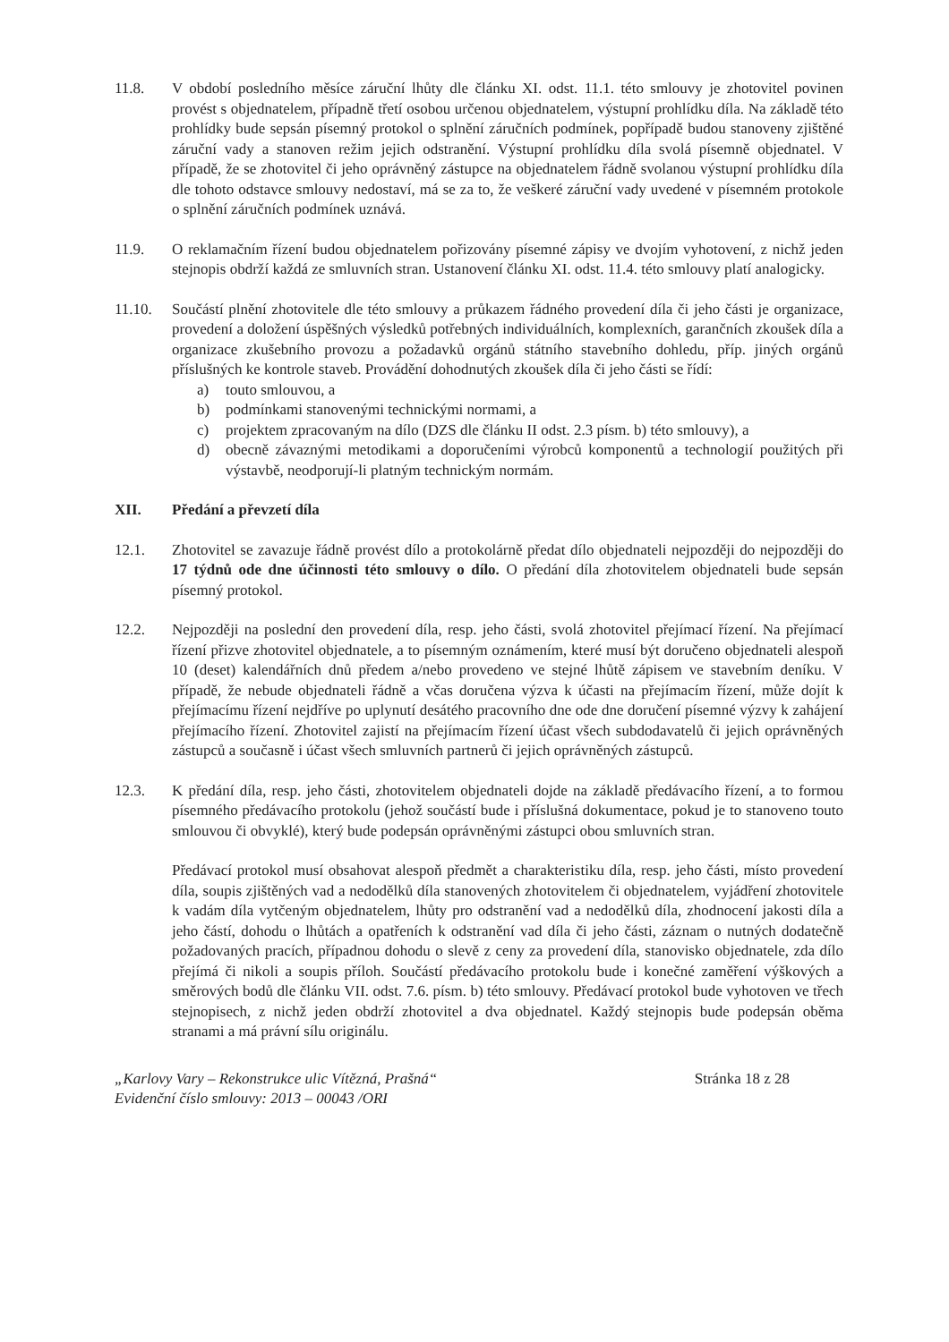11.8. V období posledního měsíce záruční lhůty dle článku XI. odst. 11.1. této smlouvy je zhotovitel povinen provést s objednatelem, případně třetí osobou určenou objednatelem, výstupní prohlídku díla. Na základě této prohlídky bude sepsán písemný protokol o splnění záručních podmínek, popřípadě budou stanoveny zjištěné záruční vady a stanoven režim jejich odstranění. Výstupní prohlídku díla svolá písemně objednatel. V případě, že se zhotovitel či jeho oprávněný zástupce na objednatelem řádně svolanou výstupní prohlídku díla dle tohoto odstavce smlouvy nedostaví, má se za to, že veškeré záruční vady uvedené v písemném protokole o splnění záručních podmínek uznává.
11.9. O reklamačním řízení budou objednatelem pořizovány písemné zápisy ve dvojím vyhotovení, z nichž jeden stejnopis obdrží každá ze smluvních stran. Ustanovení článku XI. odst. 11.4. této smlouvy platí analogicky.
11.10. Součástí plnění zhotovitele dle této smlouvy a průkazem řádného provedení díla či jeho části je organizace, provedení a doložení úspěšných výsledků potřebných individuálních, komplexních, garančních zkoušek díla a organizace zkušebního provozu a požadavků orgánů státního stavebního dohledu, příp. jiných orgánů příslušných ke kontrole staveb. Provádění dohodnutých zkoušek díla či jeho části se řídí:
a) touto smlouvou, a
b) podmínkami stanovenými technickými normami, a
c) projektem zpracovaným na dílo (DZS dle článku II odst. 2.3 písm. b) této smlouvy), a
d) obecně závaznými metodikami a doporučeními výrobců komponentů a technologií použitých při výstavbě, neodporují-li platným technickým normám.
XII. Předání a převzetí díla
12.1. Zhotovitel se zavazuje řádně provést dílo a protokolárně předat dílo objednateli nejpozději do nejpozději do 17 týdnů ode dne účinnosti této smlouvy o dílo. O předání díla zhotovitelem objednateli bude sepsán písemný protokol.
12.2. Nejpozději na poslední den provedení díla, resp. jeho části, svolá zhotovitel přejímací řízení. Na přejímací řízení přizve zhotovitel objednatele, a to písemným oznámením, které musí být doručeno objednateli alespoň 10 (deset) kalendářních dnů předem a/nebo provedeno ve stejné lhůtě zápisem ve stavebním deníku. V případě, že nebude objednateli řádně a včas doručena výzva k účasti na přejímacím řízení, může dojít k přejímacímu řízení nejdříve po uplynutí desátého pracovního dne ode dne doručení písemné výzvy k zahájení přejímacího řízení. Zhotovitel zajistí na přejímacím řízení účast všech subdodavatelů či jejich oprávněných zástupců a současně i účast všech smluvních partnerů či jejich oprávněných zástupců.
12.3. K předání díla, resp. jeho části, zhotovitelem objednateli dojde na základě předávacího řízení, a to formou písemného předávacího protokolu (jehož součástí bude i příslušná dokumentace, pokud je to stanoveno touto smlouvou či obvyklé), který bude podepsán oprávněnými zástupci obou smluvních stran.
Předávací protokol musí obsahovat alespoň předmět a charakteristiku díla, resp. jeho části, místo provedení díla, soupis zjištěných vad a nedodělků díla stanovených zhotovitelem či objednatelem, vyjádření zhotovitele k vadám díla vytčeným objednatelem, lhůty pro odstranění vad a nedodělků díla, zhodnocení jakosti díla a jeho částí, dohodu o lhůtách a opatřeních k odstranění vad díla či jeho části, záznam o nutných dodatečně požadovaných pracích, případnou dohodu o slevě z ceny za provedení díla, stanovisko objednatele, zda dílo přejímá či nikoli a soupis příloh. Součástí předávacího protokolu bude i konečné zaměření výškových a směrových bodů dle článku VII. odst. 7.6. písm. b) této smlouvy. Předávací protokol bude vyhotoven ve třech stejnopisech, z nichž jeden obdrží zhotovitel a dva objednatel. Každý stejnopis bude podepsán oběma stranami a má právní sílu originálu.
„Karlovy Vary – Rekonstrukce ulic Vítězná, Prašná“
Evidenční číslo smlouvy: 2013 – 00043 /ORI
Stránka 18 z 28